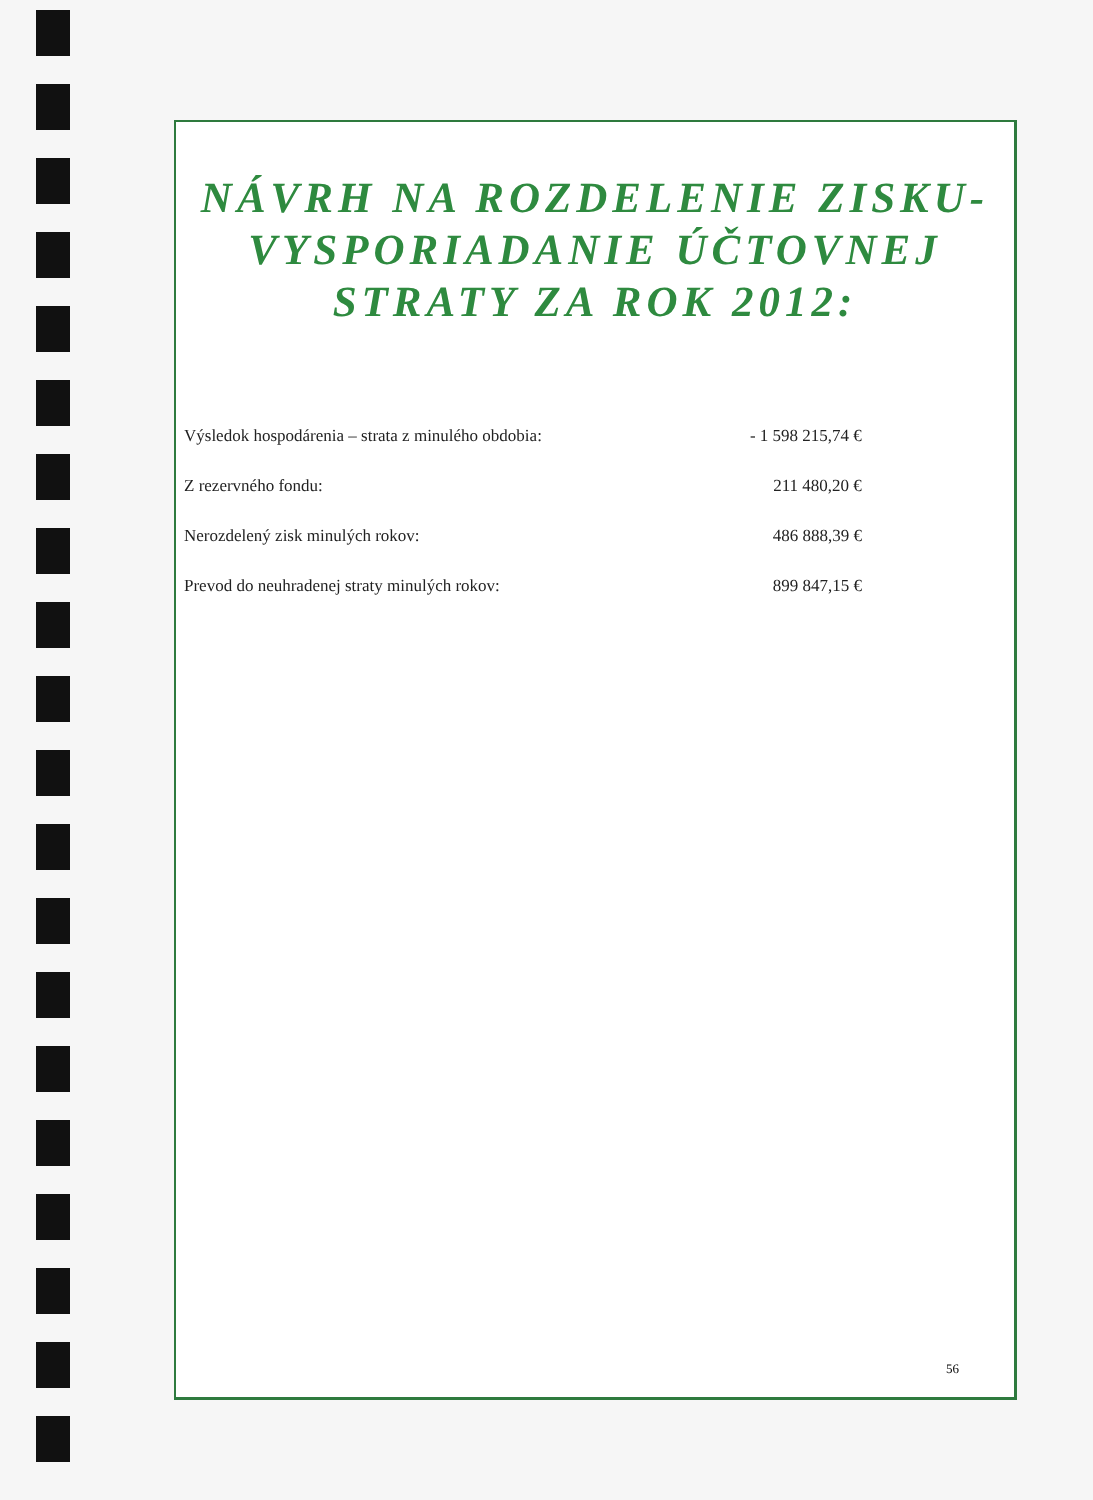NÁVRH NA ROZDELENIE ZISKU-
VYSPORIADANIE ÚČTOVNEJ
STRATY ZA ROK 2012:
| Výsledok hospodárenia – strata z minulého obdobia: | - 1 598 215,74 € |
| Z rezervného fondu: | 211 480,20 € |
| Nerozdelený zisk minulých rokov: | 486 888,39 € |
| Prevod do neuhradenej straty minulých rokov: | 899 847,15 € |
56